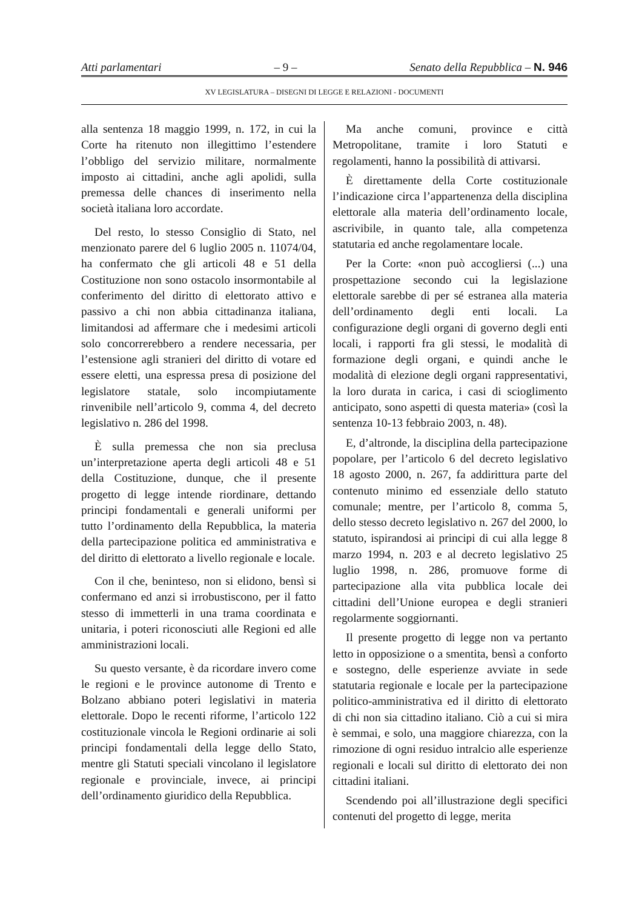Atti parlamentari – 9 – Senato della Repubblica – N. 946
XV LEGISLATURA – DISEGNI DI LEGGE E RELAZIONI - DOCUMENTI
alla sentenza 18 maggio 1999, n. 172, in cui la Corte ha ritenuto non illegittimo l’estendere l’obbligo del servizio militare, normalmente imposto ai cittadini, anche agli apolidi, sulla premessa delle chances di inserimento nella società italiana loro accordate.
Del resto, lo stesso Consiglio di Stato, nel menzionato parere del 6 luglio 2005 n. 11074/04, ha confermato che gli articoli 48 e 51 della Costituzione non sono ostacolo insormontabile al conferimento del diritto di elettorato attivo e passivo a chi non abbia cittadinanza italiana, limitandosi ad affermare che i medesimi articoli solo concorrerebbero a rendere necessaria, per l’estensione agli stranieri del diritto di votare ed essere eletti, una espressa presa di posizione del legislatore statale, solo incompiutamente rinvenibile nell’articolo 9, comma 4, del decreto legislativo n. 286 del 1998.
È sulla premessa che non sia preclusa un’interpretazione aperta degli articoli 48 e 51 della Costituzione, dunque, che il presente progetto di legge intende riordinare, dettando principi fondamentali e generali uniformi per tutto l’ordinamento della Repubblica, la materia della partecipazione politica ed amministrativa e del diritto di elettorato a livello regionale e locale.
Con il che, beninteso, non si elidono, bensì si confermano ed anzi si irrobustiscono, per il fatto stesso di immetterli in una trama coordinata e unitaria, i poteri riconosciuti alle Regioni ed alle amministrazioni locali.
Su questo versante, è da ricordare invero come le regioni e le province autonome di Trento e Bolzano abbiano poteri legislativi in materia elettorale. Dopo le recenti riforme, l’articolo 122 costituzionale vincola le Regioni ordinarie ai soli principi fondamentali della legge dello Stato, mentre gli Statuti speciali vincolano il legislatore regionale e provinciale, invece, ai principi dell’ordinamento giuridico della Repubblica.
Ma anche comuni, province e città Metropolitane, tramite i loro Statuti e regolamenti, hanno la possibilità di attivarsi.
È direttamente della Corte costituzionale l’indicazione circa l’appartenenza della disciplina elettorale alla materia dell’ordinamento locale, ascrivibile, in quanto tale, alla competenza statutaria ed anche regolamentare locale.
Per la Corte: «non può accogliersi (...) una prospettazione secondo cui la legislazione elettorale sarebbe di per sé estranea alla materia dell’ordinamento degli enti locali. La configurazione degli organi di governo degli enti locali, i rapporti fra gli stessi, le modalità di formazione degli organi, e quindi anche le modalità di elezione degli organi rappresentativi, la loro durata in carica, i casi di scioglimento anticipato, sono aspetti di questa materia» (così la sentenza 10-13 febbraio 2003, n. 48).
E, d’altronde, la disciplina della partecipazione popolare, per l’articolo 6 del decreto legislativo 18 agosto 2000, n. 267, fa addirittura parte del contenuto minimo ed essenziale dello statuto comunale; mentre, per l’articolo 8, comma 5, dello stesso decreto legislativo n. 267 del 2000, lo statuto, ispirandosi ai principi di cui alla legge 8 marzo 1994, n. 203 e al decreto legislativo 25 luglio 1998, n. 286, promuove forme di partecipazione alla vita pubblica locale dei cittadini dell’Unione europea e degli stranieri regolarmente soggiornanti.
Il presente progetto di legge non va pertanto letto in opposizione o a smentita, bensì a conforto e sostegno, delle esperienze avviate in sede statutaria regionale e locale per la partecipazione politico-amministrativa ed il diritto di elettorato di chi non sia cittadino italiano. Ciò a cui si mira è semmai, e solo, una maggiore chiarezza, con la rimozione di ogni residuo intralcio alle esperienze regionali e locali sul diritto di elettorato dei non cittadini italiani.
Scendendo poi all’illustrazione degli specifici contenuti del progetto di legge, merita